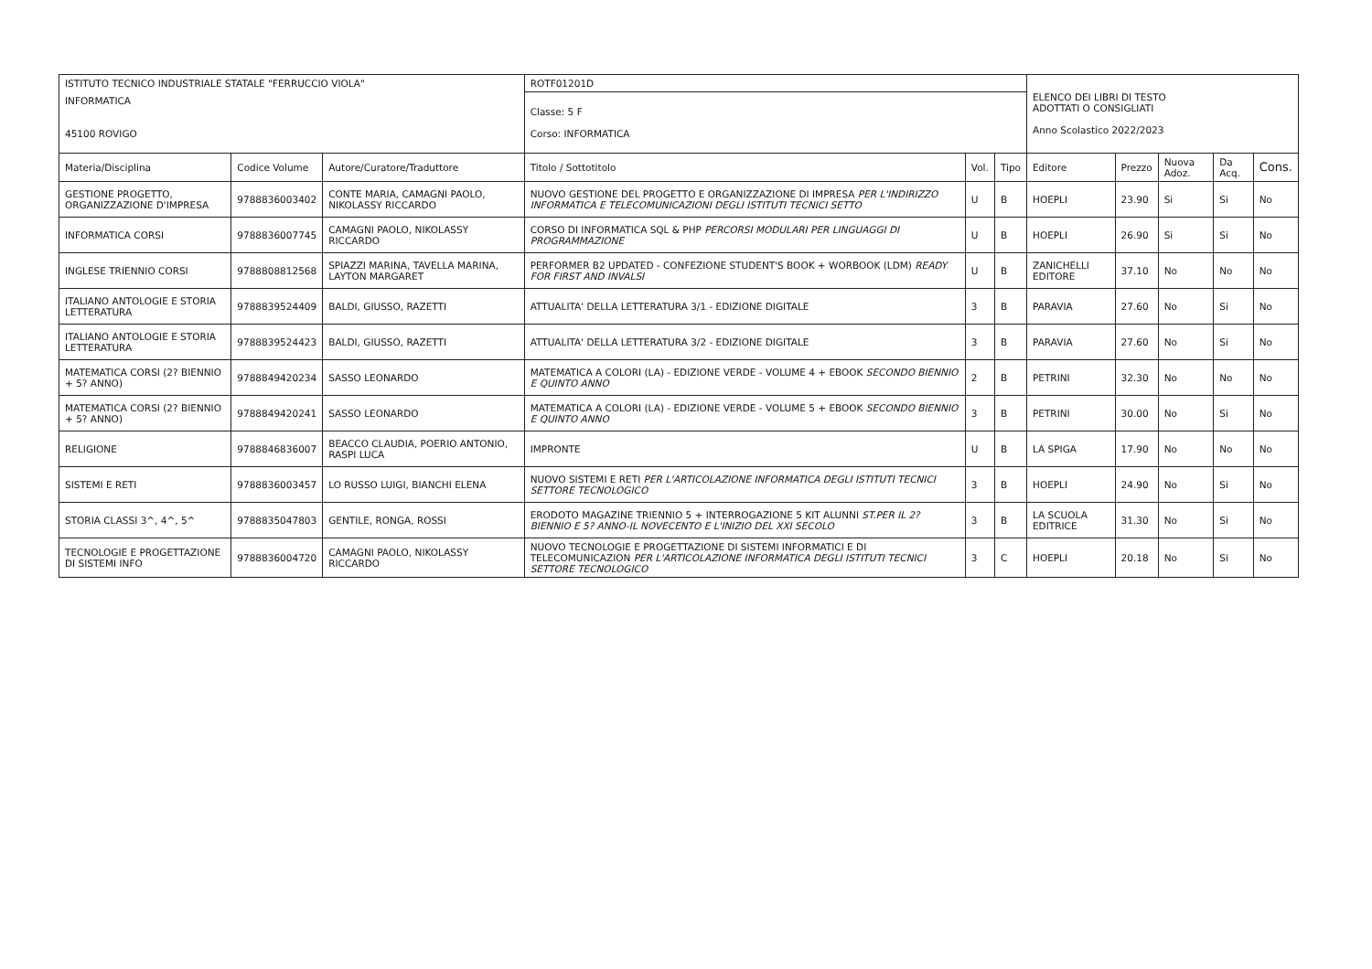| ISTITUTO TECNICO INDUSTRIALE STATALE "FERRUCCIO VIOLA" | | | ROTF01201D | | | ELENCO DEI LIBRI DI TESTO ADOTTATI O CONSIGLIATI Anno Scolastico 2022/2023 | | | | |
| INFORMATICA 45100 ROVIGO | | | Classe: 5 F Corso: INFORMATICA | | | | | | | |
| Materia/Disciplina | Codice Volume | Autore/Curatore/Traduttore | Titolo / Sottotitolo | Vol. | Tipo | Editore | Prezzo | Nuova Adoz. | Da Acq. | Cons. |
| GESTIONE PROGETTO, ORGANIZZAZIONE D'IMPRESA | 9788836003402 | CONTE MARIA, CAMAGNI PAOLO, NIKOLASSY RICCARDO | NUOVO GESTIONE DEL PROGETTO E ORGANIZZAZIONE DI IMPRESA PER L'INDIRIZZO INFORMATICA E TELECOMUNICAZIONI DEGLI ISTITUTI TECNICI SETTO | U | B | HOEPLI | 23.90 | Si | Si | No |
| INFORMATICA CORSI | 9788836007745 | CAMAGNI PAOLO, NIKOLASSY RICCARDO | CORSO DI INFORMATICA SQL & PHP PERCORSI MODULARI PER LINGUAGGI DI PROGRAMMAZIONE | U | B | HOEPLI | 26.90 | Si | Si | No |
| INGLESE TRIENNIO CORSI | 9788808812568 | SPIAZZI MARINA, TAVELLA MARINA, LAYTON MARGARET | PERFORMER B2 UPDATED - CONFEZIONE STUDENT'S BOOK + WORBOOK (LDM) READY FOR FIRST AND INVALSI | U | B | ZANICHELLI EDITORE | 37.10 | No | No | No |
| ITALIANO ANTOLOGIE E STORIA LETTERATURA | 9788839524409 | BALDI, GIUSSO, RAZETTI | ATTUALITA' DELLA LETTERATURA 3/1 - EDIZIONE DIGITALE | 3 | B | PARAVIA | 27.60 | No | Si | No |
| ITALIANO ANTOLOGIE E STORIA LETTERATURA | 9788839524423 | BALDI, GIUSSO, RAZETTI | ATTUALITA' DELLA LETTERATURA 3/2 - EDIZIONE DIGITALE | 3 | B | PARAVIA | 27.60 | No | Si | No |
| MATEMATICA CORSI (2? BIENNIO + 5? ANNO) | 9788849420234 | SASSO LEONARDO | MATEMATICA A COLORI (LA) - EDIZIONE VERDE - VOLUME 4 + EBOOK SECONDO BIENNIO E QUINTO ANNO | 2 | B | PETRINI | 32.30 | No | No | No |
| MATEMATICA CORSI (2? BIENNIO + 5? ANNO) | 9788849420241 | SASSO LEONARDO | MATEMATICA A COLORI (LA) - EDIZIONE VERDE - VOLUME 5 + EBOOK SECONDO BIENNIO E QUINTO ANNO | 3 | B | PETRINI | 30.00 | No | Si | No |
| RELIGIONE | 9788846836007 | BEACCO CLAUDIA, POERIO ANTONIO, RASPI LUCA | IMPRONTE | U | B | LA SPIGA | 17.90 | No | No | No |
| SISTEMI E RETI | 9788836003457 | LO RUSSO LUIGI, BIANCHI ELENA | NUOVO SISTEMI E RETI PER L'ARTICOLAZIONE INFORMATICA DEGLI ISTITUTI TECNICI SETTORE TECNOLOGICO | 3 | B | HOEPLI | 24.90 | No | Si | No |
| STORIA CLASSI 3^, 4^, 5^ | 9788835047803 | GENTILE, RONGA, ROSSI | ERODOTO MAGAZINE TRIENNIO 5 + INTERROGAZIONE 5 KIT ALUNNI ST.PER IL 2?BIENNIO E 5? ANNO-IL NOVECENTO E L'INIZIO DEL XXI SECOLO | 3 | B | LA SCUOLA EDITRICE | 31.30 | No | Si | No |
| TECNOLOGIE E PROGETTAZIONE DI SISTEMI INFO | 9788836004720 | CAMAGNI PAOLO, NIKOLASSY RICCARDO | NUOVO TECNOLOGIE E PROGETTAZIONE DI SISTEMI INFORMATICI E DI TELECOMUNICAZION PER L'ARTICOLAZIONE INFORMATICA DEGLI ISTITUTI TECNICI SETTORE TECNOLOGICO | 3 | C | HOEPLI | 20.18 | No | Si | No |